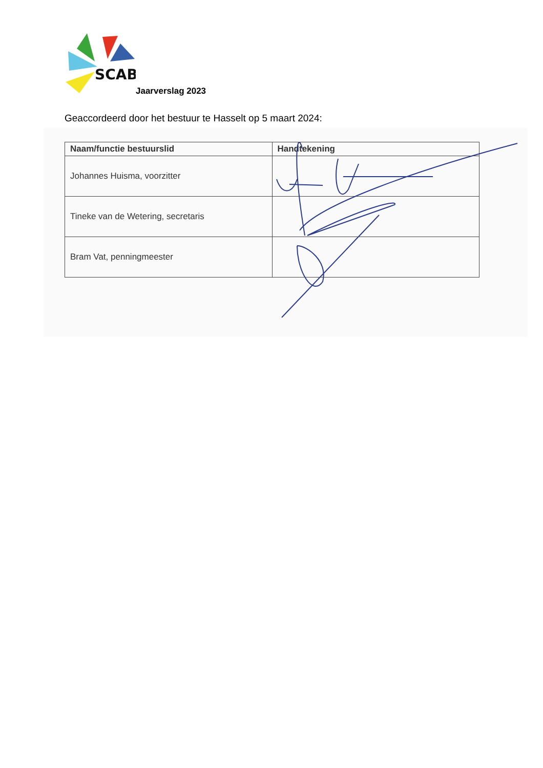SCAB
Jaarverslag 2023
Geaccordeerd door het bestuur te Hasselt op 5 maart 2024:
| Naam/functie bestuurslid | Handtekening |
| --- | --- |
| Johannes Huisma, voorzitter | |
| Tineke van de Wetering, secretaris | |
| Bram Vat, penningmeester | |